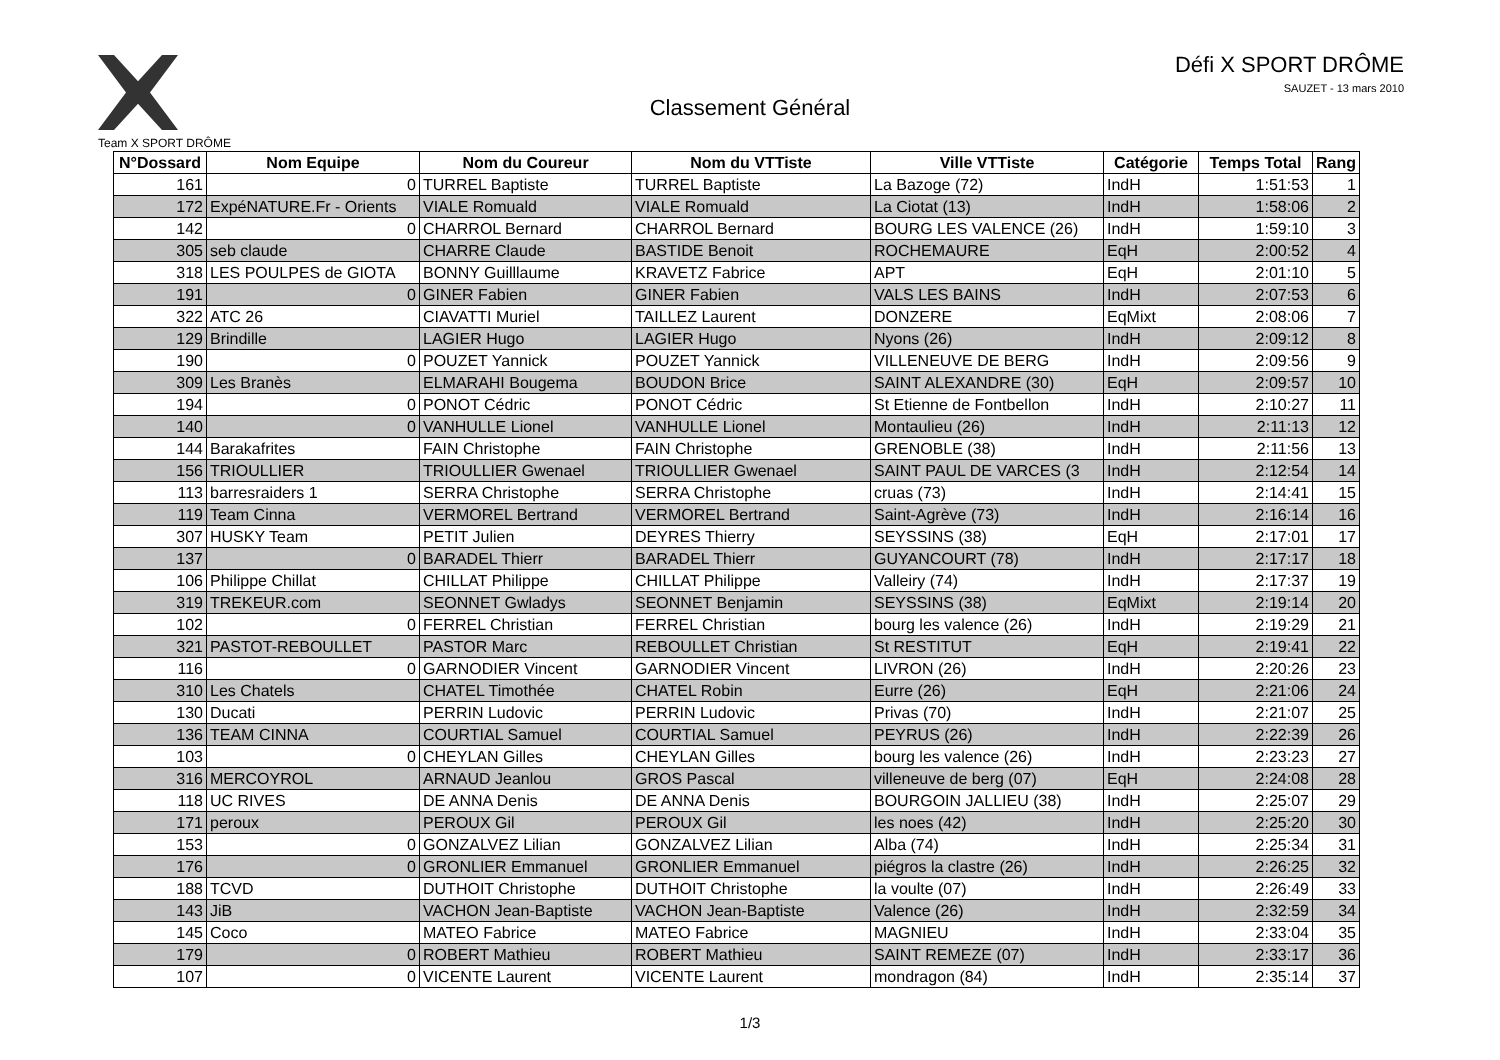Team X SPORT DRÔME
Défi X SPORT DRÔME
SAUZET - 13 mars 2010
Classement Général
| N°Dossard | Nom Equipe | Nom du Coureur | Nom du VTTiste | Ville VTTiste | Catégorie | Temps Total | Rang |
| --- | --- | --- | --- | --- | --- | --- | --- |
| 161 | 0 | TURREL Baptiste | TURREL Baptiste | La Bazoge (72) | IndH | 1:51:53 | 1 |
| 172 | ExpéNATURE.Fr - Orients | VIALE Romuald | VIALE Romuald | La Ciotat (13) | IndH | 1:58:06 | 2 |
| 142 | 0 | CHARROL Bernard | CHARROL Bernard | BOURG LES VALENCE (26) | IndH | 1:59:10 | 3 |
| 305 | seb claude | CHARRE Claude | BASTIDE Benoit | ROCHEMAURE | EqH | 2:00:52 | 4 |
| 318 | LES POULPES de GIOTA | BONNY Guilllaume | KRAVETZ Fabrice | APT | EqH | 2:01:10 | 5 |
| 191 | 0 | GINER Fabien | GINER Fabien | VALS LES BAINS | IndH | 2:07:53 | 6 |
| 322 | ATC 26 | CIAVATTI Muriel | TAILLEZ Laurent | DONZERE | EqMixt | 2:08:06 | 7 |
| 129 | Brindille | LAGIER Hugo | LAGIER Hugo | Nyons (26) | IndH | 2:09:12 | 8 |
| 190 | 0 | POUZET Yannick | POUZET Yannick | VILLENEUVE DE BERG | IndH | 2:09:56 | 9 |
| 309 | Les Branès | ELMARAHI Bougema | BOUDON Brice | SAINT ALEXANDRE (30) | EqH | 2:09:57 | 10 |
| 194 | 0 | PONOT Cédric | PONOT Cédric | St Etienne de Fontbellon | IndH | 2:10:27 | 11 |
| 140 | 0 | VANHULLE Lionel | VANHULLE Lionel | Montaulieu (26) | IndH | 2:11:13 | 12 |
| 144 | Barakafrites | FAIN Christophe | FAIN Christophe | GRENOBLE (38) | IndH | 2:11:56 | 13 |
| 156 | TRIOULLIER | TRIOULLIER Gwenael | TRIOULLIER Gwenael | SAINT PAUL DE VARCES (3 | IndH | 2:12:54 | 14 |
| 113 | barresraiders 1 | SERRA Christophe | SERRA Christophe | cruas (73) | IndH | 2:14:41 | 15 |
| 119 | Team Cinna | VERMOREL Bertrand | VERMOREL Bertrand | Saint-Agrève (73) | IndH | 2:16:14 | 16 |
| 307 | HUSKY Team | PETIT Julien | DEYRES Thierry | SEYSSINS (38) | EqH | 2:17:01 | 17 |
| 137 | 0 | BARADEL Thierr | BARADEL Thierr | GUYANCOURT (78) | IndH | 2:17:17 | 18 |
| 106 | Philippe Chillat | CHILLAT Philippe | CHILLAT Philippe | Valleiry (74) | IndH | 2:17:37 | 19 |
| 319 | TREKEUR.com | SEONNET Gwladys | SEONNET Benjamin | SEYSSINS (38) | EqMixt | 2:19:14 | 20 |
| 102 | 0 | FERREL Christian | FERREL Christian | bourg les valence (26) | IndH | 2:19:29 | 21 |
| 321 | PASTOT-REBOULLET | PASTOR Marc | REBOULLET Christian | St RESTITUT | EqH | 2:19:41 | 22 |
| 116 | 0 | GARNODIER Vincent | GARNODIER Vincent | LIVRON (26) | IndH | 2:20:26 | 23 |
| 310 | Les Chatels | CHATEL Timothée | CHATEL Robin | Eurre (26) | EqH | 2:21:06 | 24 |
| 130 | Ducati | PERRIN Ludovic | PERRIN Ludovic | Privas (70) | IndH | 2:21:07 | 25 |
| 136 | TEAM CINNA | COURTIAL Samuel | COURTIAL Samuel | PEYRUS (26) | IndH | 2:22:39 | 26 |
| 103 | 0 | CHEYLAN Gilles | CHEYLAN Gilles | bourg les valence (26) | IndH | 2:23:23 | 27 |
| 316 | MERCOYROL | ARNAUD Jeanlou | GROS Pascal | villeneuve de berg (07) | EqH | 2:24:08 | 28 |
| 118 | UC RIVES | DE ANNA Denis | DE ANNA Denis | BOURGOIN JALLIEU (38) | IndH | 2:25:07 | 29 |
| 171 | peroux | PEROUX Gil | PEROUX Gil | les noes (42) | IndH | 2:25:20 | 30 |
| 153 | 0 | GONZALVEZ Lilian | GONZALVEZ Lilian | Alba (74) | IndH | 2:25:34 | 31 |
| 176 | 0 | GRONLIER Emmanuel | GRONLIER Emmanuel | piégros la clastre (26) | IndH | 2:26:25 | 32 |
| 188 | TCVD | DUTHOIT Christophe | DUTHOIT Christophe | la voulte (07) | IndH | 2:26:49 | 33 |
| 143 | JiB | VACHON Jean-Baptiste | VACHON Jean-Baptiste | Valence (26) | IndH | 2:32:59 | 34 |
| 145 | Coco | MATEO Fabrice | MATEO Fabrice | MAGNIEU | IndH | 2:33:04 | 35 |
| 179 | 0 | ROBERT Mathieu | ROBERT Mathieu | SAINT REMEZE (07) | IndH | 2:33:17 | 36 |
| 107 | 0 | VICENTE Laurent | VICENTE Laurent | mondragon (84) | IndH | 2:35:14 | 37 |
1/3